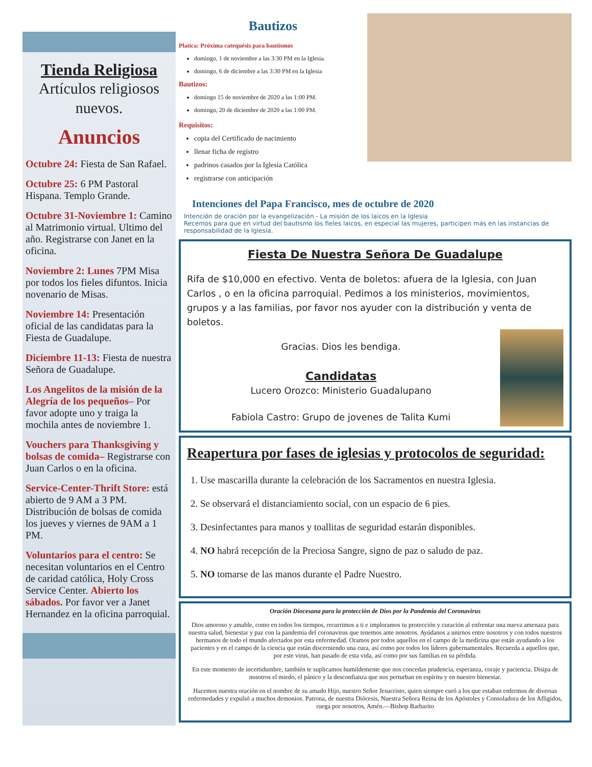Tienda Religiosa
Artículos religiosos nuevos.
Anuncios
Octubre 24: Fiesta de San Rafael.
Octubre 25: 6 PM Pastoral Hispana. Templo Grande.
Octubre 31-Noviembre 1: Camino al Matrimonio virtual. Ultimo del año. Registrarse con Janet en la oficina.
Noviembre 2: Lunes 7PM Misa por todos los fieles difuntos. Inicia novenario de Misas.
Noviembre 14: Presentación oficial de las candidatas para la Fiesta de Guadalupe.
Diciembre 11-13: Fiesta de nuestra Señora de Guadalupe.
Los Angelitos de la misión de la Alegría de los pequeños– Por favor adopte uno y traiga la mochila antes de noviembre 1.
Vouchers para Thanksgiving y bolsas de comida– Registrarse con Juan Carlos o en la oficina.
Service-Center-Thrift Store: está abierto de 9 AM a 3 PM. Distribución de bolsas de comida los jueves y viernes de 9AM a 1 PM.
Voluntarios para el centro: Se necesitan voluntarios en el Centro de caridad católica, Holy Cross Service Center. Abierto los sábados. Por favor ver a Janet Hernandez en la oficina parroquial.
Bautizos
Platica: Próxima catequésis para bautismos
domingo, 1 de noviembre a las 3:30 PM en la Iglesia.
domingo, 6 de diciembre a las 3:30 PM en la Iglesia
Bautizos:
domingo 15 de noviembre de 2020 a las 1:00 PM.
domingo, 20 de diciembre de 2020 a las 1:00 PM.
Requisitos:
copia del Certificado de nacimiento
llenar ficha de registro
padrinos casados por la Iglesia Católica
registrarse con anticipación
Intenciones del Papa Francisco, mes de octubre de 2020
Intención de oración por la evangelización - La misión de los laicos en la Iglesia
Recemos para que en virtud del bautismo los fieles laicos, en especial las mujeres, participen más en las instancias de responsabilidad de la Iglesia.
Fiesta De Nuestra Señora De Guadalupe
Rifa de $10,000 en efectivo. Venta de boletos: afuera de la Iglesia, con Juan Carlos , o en la oficina parroquial. Pedimos a los ministerios, movimientos, grupos y a las familias, por favor nos ayuder con la distribución y venta de boletos.
Gracias. Dios les bendiga.
Candidatas
Lucero Orozco: Ministerio Guadalupano
Fabiola Castro: Grupo de jovenes de Talita Kumi
Reapertura por fases de iglesias y protocolos de seguridad:
1. Use mascarilla durante la celebración de los Sacramentos en nuestra Iglesia.
2. Se observará el distanciamiento social, con un espacio de 6 pies.
3. Desinfectantes para manos y toallitas de seguridad estarán disponibles.
4. NO habrá recepción de la Preciosa Sangre, signo de paz o saludo de paz.
5. NO tomarse de las manos durante el Padre Nuestro.
Oración Diocesana para la protección de Dios por la Pandemia del Coronavirus
Dios amoroso y amable, como en todos los tiempos, recurrimos a ti e imploramos tu protección y curación al enfrentar una nueva amenaza para nuestra salud, bienestar y paz con la pandemia del coronavirus que tenemos ante nosotros. Ayúdanos a unirnos entre nosotros y con todos nuestros hermanos de todo el mundo afectados por esta enfermedad. Oramos por todos aquellos en el campo de la medicina que están ayudando a los pacientes y en el campo de la ciencia que están discerniendo una cura, así como por todos los líderes gubernamentales. Recuerda a aquellos que, por este virus, han pasado de esta vida, así como por sus familias en su pérdida.
En este momento de incertidumbre, también te suplicamos humildemente que nos concedas prudencia, esperanza, coraje y paciencia. Disipa de nosotros el miedo, el pánico y la desconfianza que nos perturban en espíritu y en nuestro bienestar.
Hacemos nuestra oración en el nombre de su amado Hijo, nuestro Señor Jesucristo, quien siempre curó a los que estaban enfermos de diversas enfermedades y expulsó a muchos demonios. Patrona, de nuestra Diócesis, Nuestra Señora Reina de los Apóstoles y Consoladora de los Afligidos, ruega por nosotros, Amén.—Bishop Barbarito